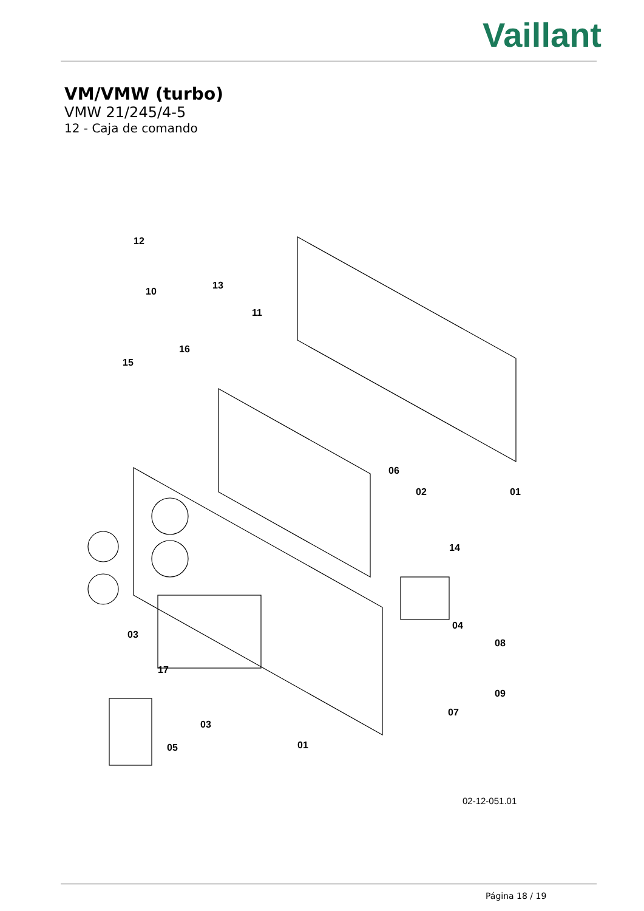Vaillant
VM/VMW (turbo)
VMW 21/245/4-5
12 - Caja de comando
12
13
10
11
16
15
06
02
01
14
03
04
08
17
09
07
03
05
01
02-12-051.01
Página 18 / 19